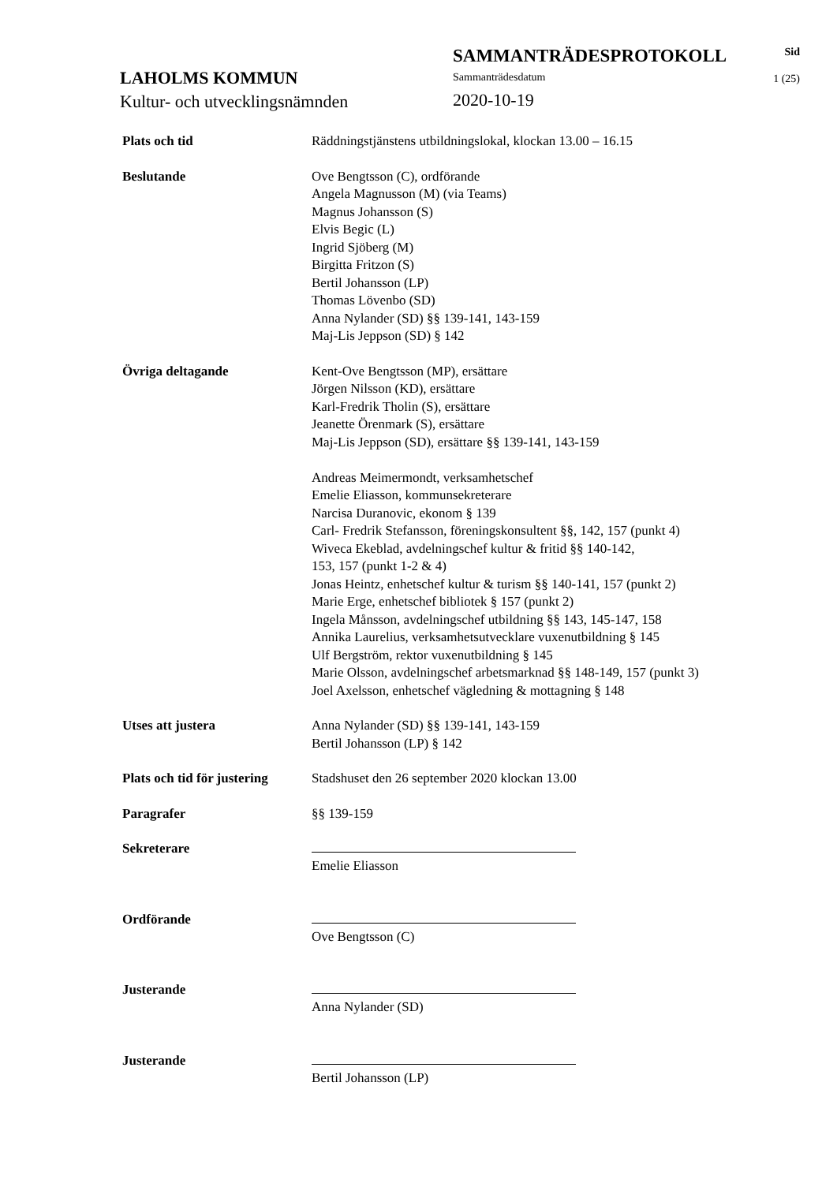LAHOLMS KOMMUN
Kultur- och utvecklingsnämnden
SAMMANTRÄDESPROTOKOLL
Sammanträdesdatum
2020-10-19
Sid
1 (25)
Plats och tid Räddningstjänstens utbildningslokal, klockan 13.00 – 16.15
Beslutande Ove Bengtsson (C), ordförande
Angela Magnusson (M) (via Teams)
Magnus Johansson (S)
Elvis Begic (L)
Ingrid Sjöberg (M)
Birgitta Fritzon (S)
Bertil Johansson (LP)
Thomas Lövenbo (SD)
Anna Nylander (SD) §§ 139-141, 143-159
Maj-Lis Jeppson (SD) § 142
Övriga deltagande Kent-Ove Bengtsson (MP), ersättare
Jörgen Nilsson (KD), ersättare
Karl-Fredrik Tholin (S), ersättare
Jeanette Örenmark (S), ersättare
Maj-Lis Jeppson (SD), ersättare §§ 139-141, 143-159
Andreas Meimermondt, verksamhetschef
Emelie Eliasson, kommunsekreterare
Narcisa Duranovic, ekonom § 139
Carl- Fredrik Stefansson, föreningskonsultent §§, 142, 157 (punkt 4)
Wiveca Ekeblad, avdelningschef kultur & fritid §§ 140-142,
153, 157 (punkt 1-2 & 4)
Jonas Heintz, enhetschef kultur & turism §§ 140-141, 157 (punkt 2)
Marie Erge, enhetschef bibliotek § 157 (punkt 2)
Ingela Månsson, avdelningschef utbildning §§ 143, 145-147, 158
Annika Laurelius, verksamhetsutvecklare vuxenutbildning § 145
Ulf Bergström, rektor vuxenutbildning § 145
Marie Olsson, avdelningschef arbetsmarknad §§ 148-149, 157 (punkt 3)
Joel Axelsson, enhetschef vägledning & mottagning § 148
Utses att justera Anna Nylander (SD) §§ 139-141, 143-159
Bertil Johansson (LP) § 142
Plats och tid för justering
Stadshuset den 26 september 2020 klockan 13.00
Paragrafer §§ 139-159
Sekreterare Emelie Eliasson
Ordförande Ove Bengtsson (C)
Justerande Anna Nylander (SD)
Justerande Bertil Johansson (LP)